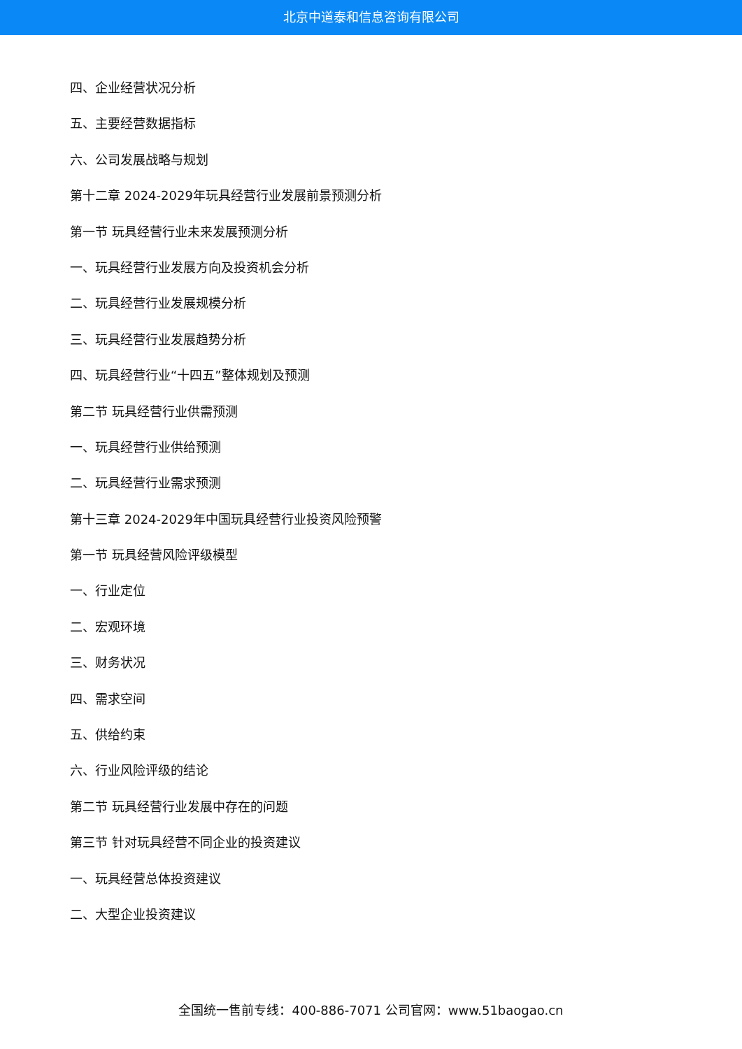北京中道泰和信息咨询有限公司
四、企业经营状况分析
五、主要经营数据指标
六、公司发展战略与规划
第十二章 2024-2029年玩具经营行业发展前景预测分析
第一节 玩具经营行业未来发展预测分析
一、玩具经营行业发展方向及投资机会分析
二、玩具经营行业发展规模分析
三、玩具经营行业发展趋势分析
四、玩具经营行业“十四五”整体规划及预测
第二节 玩具经营行业供需预测
一、玩具经营行业供给预测
二、玩具经营行业需求预测
第十三章 2024-2029年中国玩具经营行业投资风险预警
第一节 玩具经营风险评级模型
一、行业定位
二、宏观环境
三、财务状况
四、需求空间
五、供给约束
六、行业风险评级的结论
第二节 玩具经营行业发展中存在的问题
第三节 针对玩具经营不同企业的投资建议
一、玩具经营总体投资建议
二、大型企业投资建议
全国统一售前专线：400-886-7071 公司官网：www.51baogao.cn